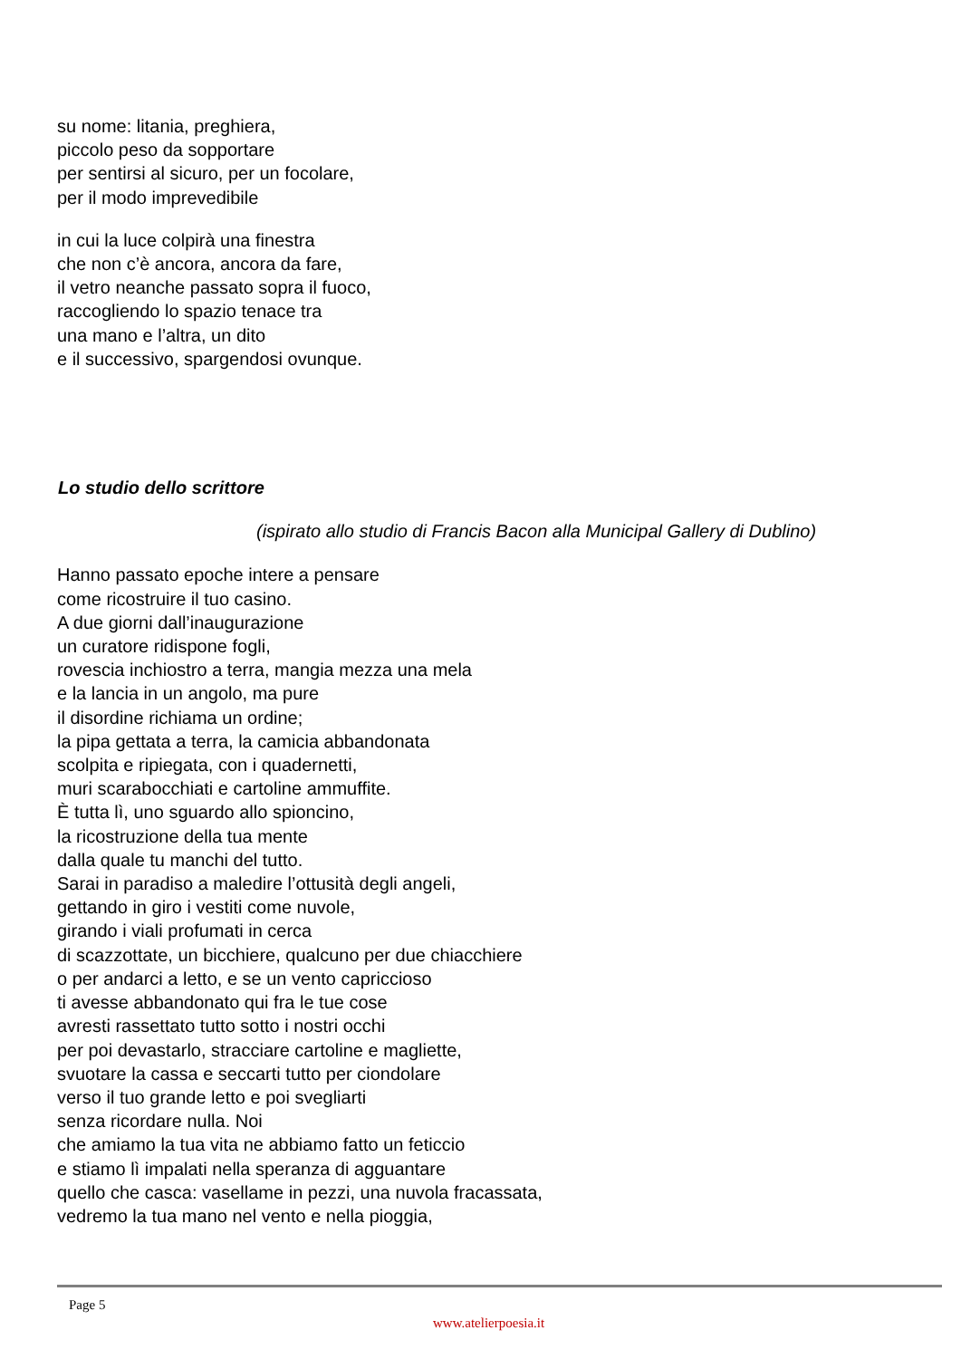su nome: litania, preghiera,
piccolo peso da sopportare
per sentirsi al sicuro, per un focolare,
per il modo imprevedibile
in cui la luce colpirà una finestra
che non c’è ancora, ancora da fare,
il vetro neanche passato sopra il fuoco,
raccogliendo lo spazio tenace tra
una mano e l’altra, un dito
e il successivo, spargendosi ovunque.
Lo studio dello scrittore
(ispirato allo studio di Francis Bacon alla Municipal Gallery di Dublino)
Hanno passato epoche intere a pensare
come ricostruire il tuo casino.
A due giorni dall’inaugurazione
un curatore ridispone fogli,
rovescia inchiostro a terra, mangia mezza una mela
e la lancia in un angolo, ma pure
il disordine richiama un ordine;
la pipa gettata a terra, la camicia abbandonata
scolpita e ripiegata, con i quadernetti,
muri scarabocchiati e cartoline ammuffite.
È tutta lì, uno sguardo allo spioncino,
la ricostruzione della tua mente
dalla quale tu manchi del tutto.
Sarai in paradiso a maledire l’ottusità degli angeli,
gettando in giro i vestiti come nuvole,
girando i viali profumati in cerca
di scazzottate, un bicchiere, qualcuno per due chiacchiere
o per andarci a letto, e se un vento capriccioso
ti avesse abbandonato qui fra le tue cose
avresti rassettato tutto sotto i nostri occhi
per poi devastarlo, stracciare cartoline e magliette,
svuotare la cassa e seccarti tutto per ciondolare
verso il tuo grande letto e poi svegliarti
senza ricordare nulla. Noi
che amiamo la tua vita ne abbiamo fatto un feticcio
e stiamo lì impalati nella speranza di agguantare
quello che casca: vasellame in pezzi, una nuvola fracassata,
vedremo la tua mano nel vento e nella pioggia,
Page 5
www.atelierpoesia.it